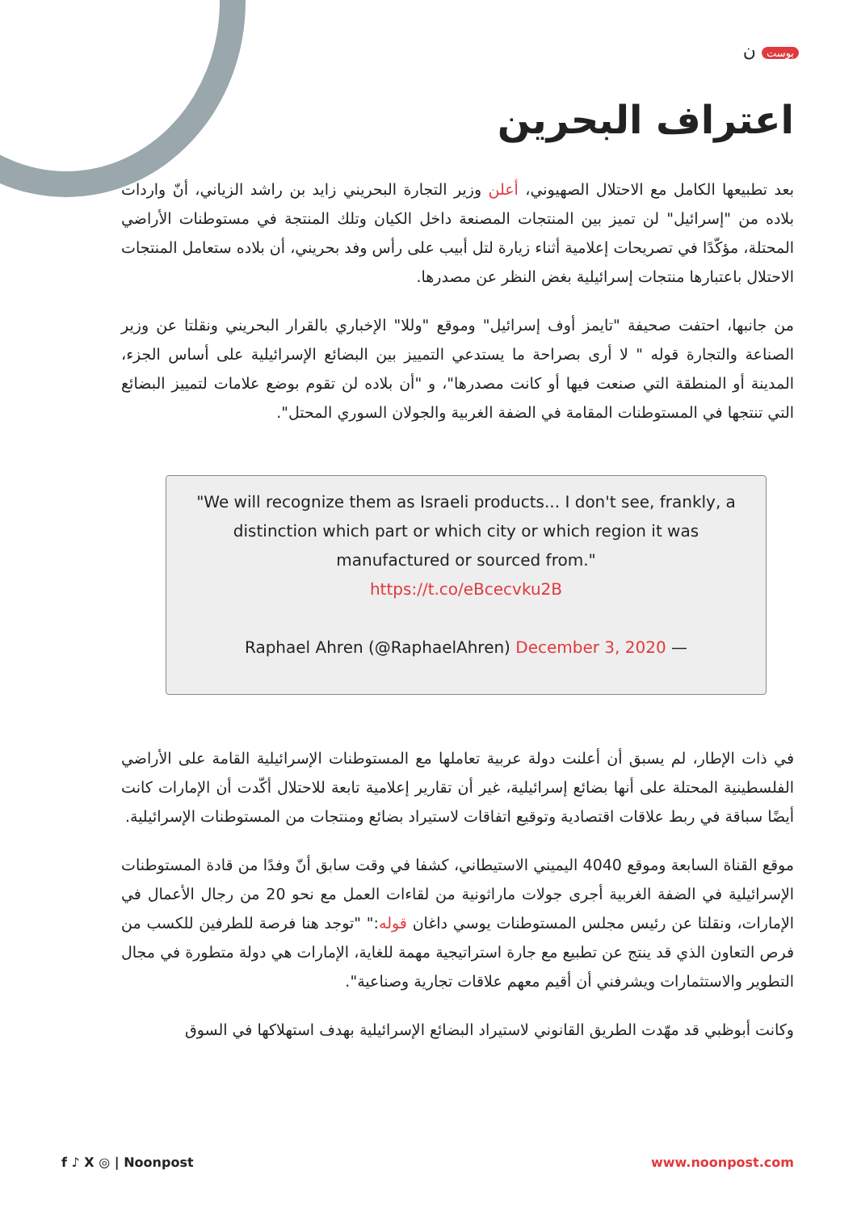بوست ن
اعتراف البحرين
بعد تطبيعها الكامل مع الاحتلال الصهيوني، أعلن وزير التجارة البحريني زايد بن راشد الزياني، أنّ واردات بلاده من "إسرائيل" لن تميز بين المنتجات المصنعة داخل الكيان وتلك المنتجة في مستوطنات الأراضي المحتلة، مؤكّدًا في تصريحات إعلامية أثناء زيارة لتل أبيب على رأس وفد بحريني، أن بلاده ستعامل المنتجات الاحتلال باعتبارها منتجات إسرائيلية بغض النظر عن مصدرها.
من جانبها، احتفت صحيفة "تايمز أوف إسرائيل" وموقع "وللا" الإخباري بالقرار البحريني ونقلتا عن وزير الصناعة والتجارة قوله " لا أرى بصراحة ما يستدعي التمييز بين البضائع الإسرائيلية على أساس الجزء، المدينة أو المنطقة التي صنعت فيها أو كانت مصدرها"، و "أن بلاده لن تقوم بوضع علامات لتمييز البضائع التي تنتجها في المستوطنات المقامة في الضفة الغربية والجولان السوري المحتل".
"We will recognize them as Israeli products... I don't see, frankly, a distinction which part or which city or which region it was manufactured or sourced from."
https://t.co/eBcecvku2B
Raphael Ahren (@RaphaelAhren) December 3, 2020 —
في ذات الإطار، لم يسبق أن أعلنت دولة عربية تعاملها مع المستوطنات الإسرائيلية القامة على الأراضي الفلسطينية المحتلة على أنها بضائع إسرائيلية، غير أن تقارير إعلامية تابعة للاحتلال أكّدت أن الإمارات كانت أيضًا سباقة في ربط علاقات اقتصادية وتوقيع اتفاقات لاستيراد بضائع ومنتجات من المستوطنات الإسرائيلية.
موقع القناة السابعة وموقع 4040 اليميني الاستيطاني، كشفا في وقت سابق أنّ وفدًا من قادة المستوطنات الإسرائيلية في الضفة الغربية أجرى جولات ماراثونية من لقاءات العمل مع نحو 20 من رجال الأعمال في الإمارات، ونقلتا عن رئيس مجلس المستوطنات يوسي داغان قوله:" "توجد هنا فرصة للطرفين للكسب من فرص التعاون الذي قد ينتج عن تطبيع مع جارة استراتيجية مهمة للغاية، الإمارات هي دولة متطورة في مجال التطوير والاستثمارات ويشرفني أن أقيم معهم علاقات تجارية وصناعية".
وكانت أبوظبي قد مهّدت الطريق القانوني لاستيراد البضائع الإسرائيلية بهدف استهلاكها في السوق
f ♪ X ◎ | Noonpost www.noonpost.com